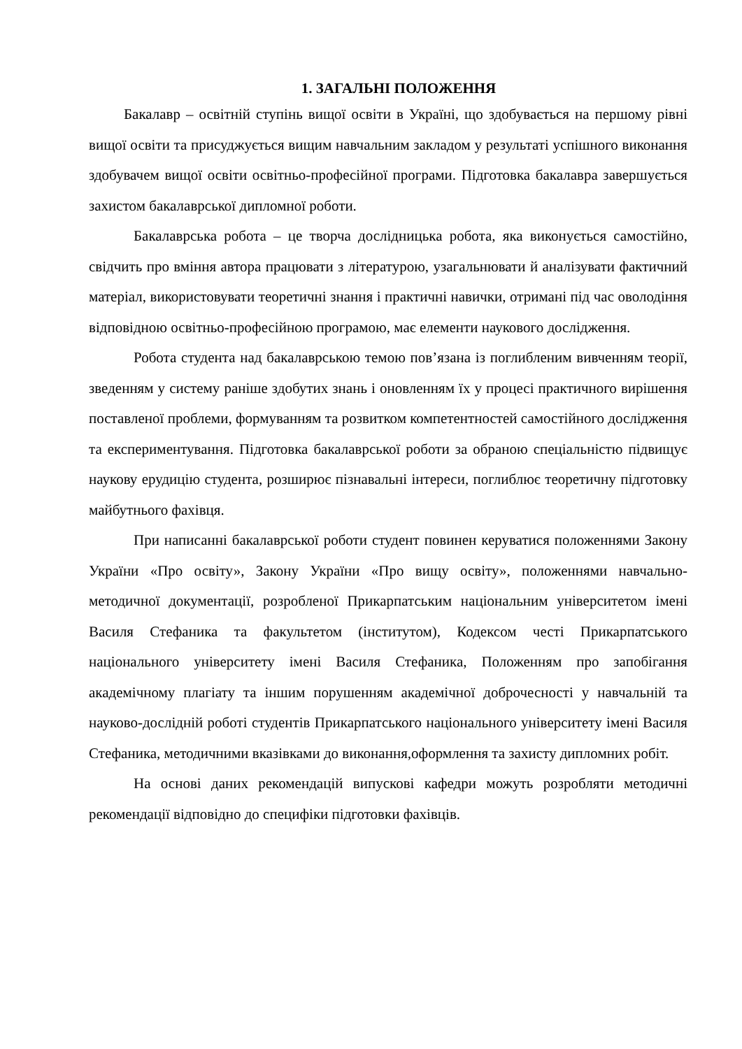1. ЗАГАЛЬНІ ПОЛОЖЕННЯ
Бакалавр – освітній ступінь вищої освіти в Україні, що здобувається на першому рівні вищої освіти та присуджується вищим навчальним закладом у результаті успішного виконання здобувачем вищої освіти освітньо-професійної програми. Підготовка бакалавра завершується захистом бакалаврської дипломної роботи.
Бакалаврська робота – це творча дослідницька робота, яка виконується самостійно, свідчить про вміння автора працювати з літературою, узагальнювати й аналізувати фактичний матеріал, використовувати теоретичні знання і практичні навички, отримані під час оволодіння відповідною освітньо-професійною програмою, має елементи наукового дослідження.
Робота студента над бакалаврською темою пов’язана із поглибленим вивченням теорії, зведенням у систему раніше здобутих знань і оновленням їх у процесі практичного вирішення поставленої проблеми, формуванням та розвитком компетентностей самостійного дослідження та експериментування. Підготовка бакалаврської роботи за обраною спеціальністю підвищує наукову ерудицію студента, розширює пізнавальні інтереси, поглиблює теоретичну підготовку майбутнього фахівця.
При написанні бакалаврської роботи студент повинен керуватися положеннями Закону України «Про освіту», Закону України «Про вищу освіту», положеннями навчально-методичної документації, розробленої Прикарпатським національним університетом імені Василя Стефаника та факультетом (інститутом), Кодексом честі Прикарпатського національного університету імені Василя Стефаника, Положенням про запобігання академічному плагіату та іншим порушенням академічної доброчесності у навчальній та науково-дослідній роботі студентів Прикарпатського національного університету імені Василя Стефаника, методичними вказівками до виконання,оформлення та захисту дипломних робіт.
На основі даних рекомендацій випускові кафедри можуть розробляти методичні рекомендації відповідно до специфіки підготовки фахівців.